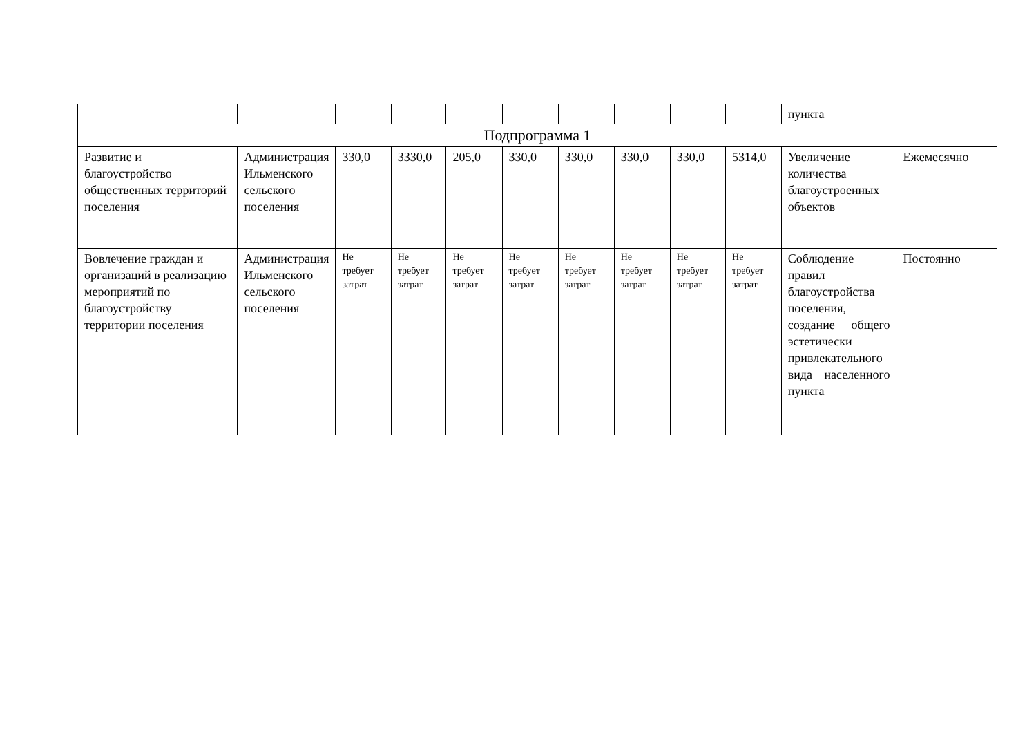| | | | | | | | | | | пункта | |
| Подпрограмма 1 | | | | | | | | | | | |
| Развитие и благоустройство общественных территорий поселения | Администрация Ильменского сельского поселения | 330,0 | 3330,0 | 205,0 | 330,0 | 330,0 | 330,0 | 330,0 | 5314,0 | Увеличение количества благоустроенных объектов | Ежемесячно |
| Вовлечение граждан и организаций в реализацию мероприятий по благоустройству территории поселения | Администрация Ильменского сельского поселения | Не требует затрат | Не требует затрат | Не требует затрат | Не требует затрат | Не требует затрат | Не требует затрат | Не требует затрат | Не требует затрат | Соблюдение правил благоустройства поселения, создание общего эстетически привлекательного вида населенного пункта | Постоянно |